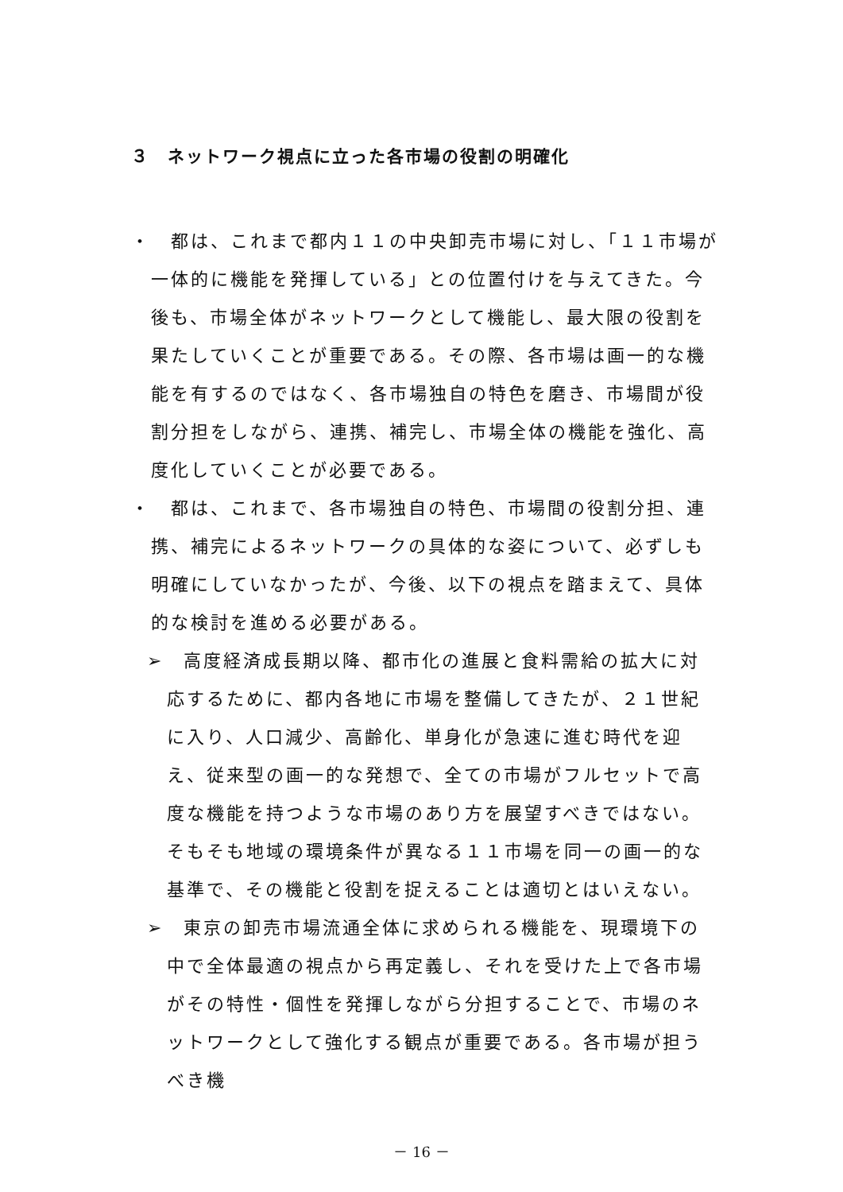３　ネットワーク視点に立った各市場の役割の明確化
・　都は、これまで都内１１の中央卸売市場に対し、「１１市場が一体的に機能を発揮している」との位置付けを与えてきた。今後も、市場全体がネットワークとして機能し、最大限の役割を果たしていくことが重要である。その際、各市場は画一的な機能を有するのではなく、各市場独自の特色を磨き、市場間が役割分担をしながら、連携、補完し、市場全体の機能を強化、高度化していくことが必要である。
・　都は、これまで、各市場独自の特色、市場間の役割分担、連携、補完によるネットワークの具体的な姿について、必ずしも明確にしていなかったが、今後、以下の視点を踏まえて、具体的な検討を進める必要がある。
➢　高度経済成長期以降、都市化の進展と食料需給の拡大に対応するために、都内各地に市場を整備してきたが、２１世紀に入り、人口減少、高齢化、単身化が急速に進む時代を迎え、従来型の画一的な発想で、全ての市場がフルセットで高度な機能を持つような市場のあり方を展望すべきではない。そもそも地域の環境条件が異なる１１市場を同一の画一的な基準で、その機能と役割を捉えることは適切とはいえない。
➢　東京の卸売市場流通全体に求められる機能を、現環境下の中で全体最適の視点から再定義し、それを受けた上で各市場がその特性・個性を発揮しながら分担することで、市場のネットワークとして強化する観点が重要である。各市場が担うべき機
－ 16 －